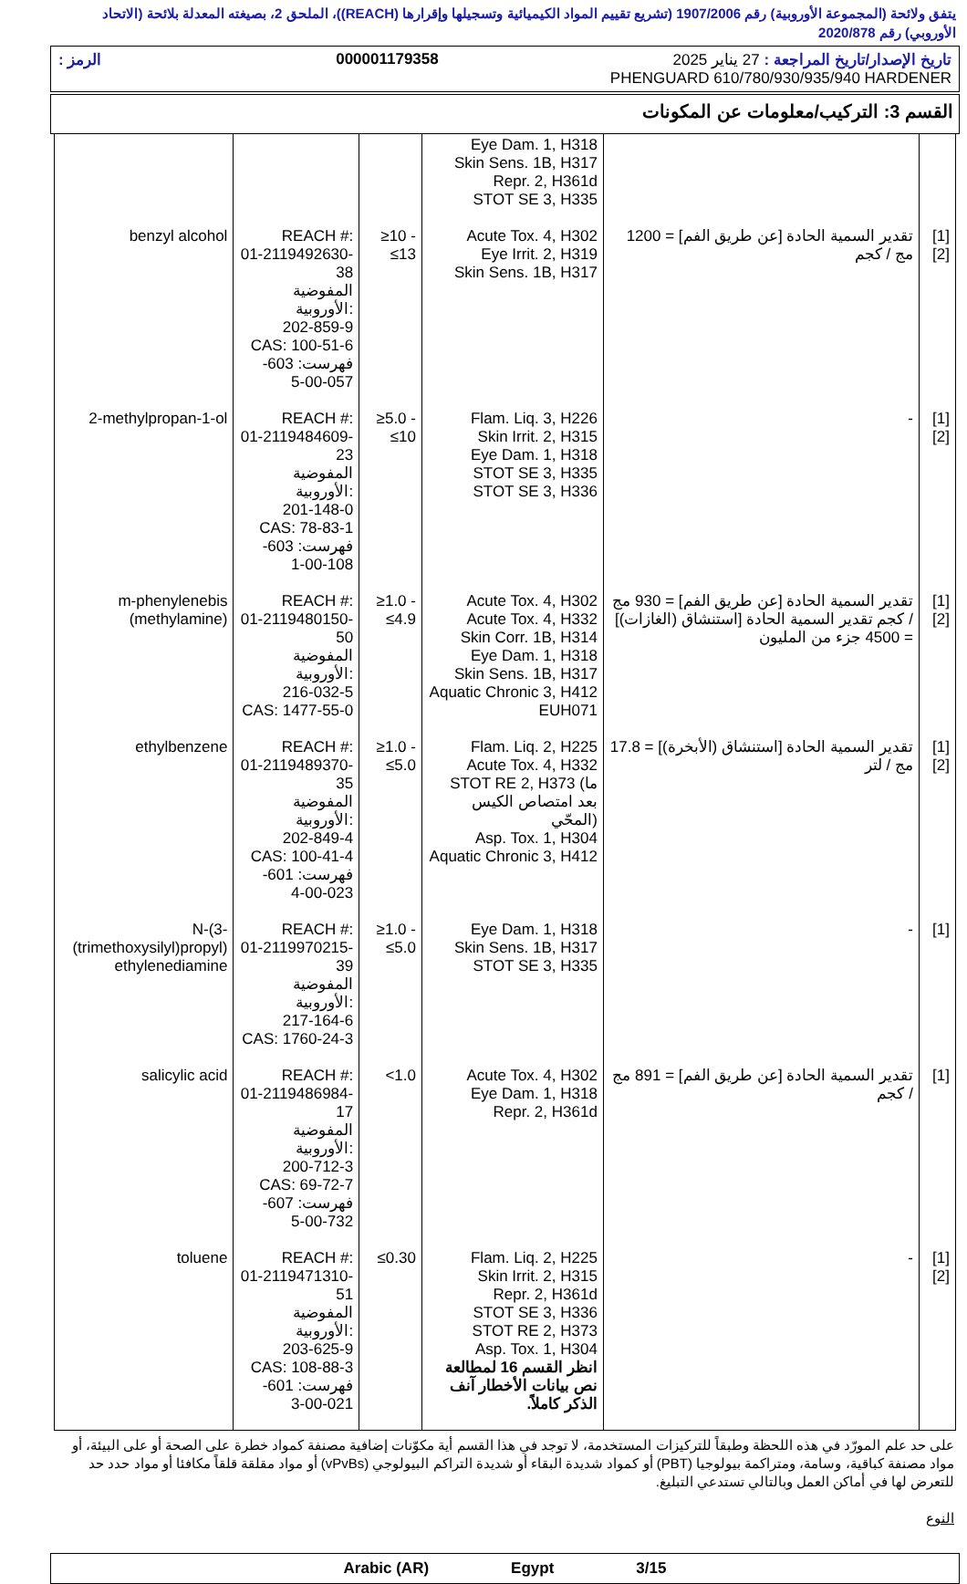يتفق ولائحة (المجموعة الأوروبية) رقم 1907/2006 (تشريع تقييم المواد الكيميائية وتسجيلها وإقرارها (REACH))، الملحق 2، بصيغته المعدلة بلائحة (الاتحاد الأوروبي) رقم 2020/878
تاريخ الإصدار/تاريخ المراجعة : 27 يناير 2025 000001179358 الرمز :
PHENGUARD 610/780/930/935/940 HARDENER
القسم 3: التركيب/معلومات عن المكونات
| | | | Eye Dam. 1, H318 Skin Sens. 1B, H317 Repr. 2, H361d STOT SE 3, H335 | | |
| benzyl alcohol | REACH #: 01-2119492630-38 المفوضية الأوروبية: 202-859-9 CAS: 100-51-6 فهرست: 603-057-00-5 | ≥10 - ≤13 | Acute Tox. 4, H302 Eye Irrit. 2, H319 Skin Sens. 1B, H317 | تقدير السمية الحادة [عن طريق الفم] = 1200 مج / كجم | [1] [2] |
| 2-methylpropan-1-ol | REACH #: 01-2119484609-23 المفوضية الأوروبية: 201-148-0 CAS: 78-83-1 فهرست: 603-108-00-1 | ≥5.0 - ≤10 | Flam. Liq. 3, H226 Skin Irrit. 2, H315 Eye Dam. 1, H318 STOT SE 3, H335 STOT SE 3, H336 | - | [1] [2] |
| m-phenylenebis (methylamine) | REACH #: 01-2119480150-50 المفوضية الأوروبية: 216-032-5 CAS: 1477-55-0 | ≥1.0 - ≤4.9 | Acute Tox. 4, H302 Acute Tox. 4, H332 Skin Corr. 1B, H314 Eye Dam. 1, H318 Skin Sens. 1B, H317 Aquatic Chronic 3, H412 EUH071 | تقدير السمية الحادة [عن طريق الفم] = 930 مج / كجم تقدير السمية الحادة [استنشاق (الغازات)] = 4500 جزء من المليون | [1] [2] |
| ethylbenzene | REACH #: 01-2119489370-35 المفوضية الأوروبية: 202-849-4 CAS: 100-41-4 فهرست: 601-023-00-4 | ≥1.0 - ≤5.0 | Flam. Liq. 2, H225 Acute Tox. 4, H332 STOT RE 2, H373 (ما بعد امتصاص الكيس المحّي) Asp. Tox. 1, H304 Aquatic Chronic 3, H412 | تقدير السمية الحادة [استنشاق (الأبخرة)] = 17.8 مج / لتر | [1] [2] |
| N-(3-(trimethoxysilyl)propyl) ethylenediamine | REACH #: 01-2119970215-39 المفوضية الأوروبية: 217-164-6 CAS: 1760-24-3 | ≥1.0 - ≤5.0 | Eye Dam. 1, H318 Skin Sens. 1B, H317 STOT SE 3, H335 | - | [1] |
| salicylic acid | REACH #: 01-2119486984-17 المفوضية الأوروبية: 200-712-3 CAS: 69-72-7 فهرست: 607-732-00-5 | <1.0 | Acute Tox. 4, H302 Eye Dam. 1, H318 Repr. 2, H361d | تقدير السمية الحادة [عن طريق الفم] = 891 مج / كجم | [1] |
| toluene | REACH #: 01-2119471310-51 المفوضية الأوروبية: 203-625-9 CAS: 108-88-3 فهرست: 601-021-00-3 | ≤0.30 | Flam. Liq. 2, H225 Skin Irrit. 2, H315 Repr. 2, H361d STOT SE 3, H336 STOT RE 2, H373 Asp. Tox. 1, H304 انظر القسم 16 لمطالعة نص بيانات الأخطار آنف الذكر كاملاً. | - | [1] [2] |
على حد علم المورّد في هذه اللحظة وطبقاً للتركيزات المستخدمة، لا توجد في هذا القسم أية مكوّنات إضافية مصنفة كمواد خطرة على الصحة أو على البيئة، أو مواد مصنفة كباقية، وسامة، ومتراكمة بيولوجيا (PBT) أو كمواد شديدة البقاء أو شديدة التراكم البيولوجي (vPvBs) أو مواد مقلقة قلقاً مكافئا أو مواد حدد حد للتعرض لها في أماكن العمل وبالتالي تستدعي التبليغ.
النوع
Arabic (AR) Egypt 3/15